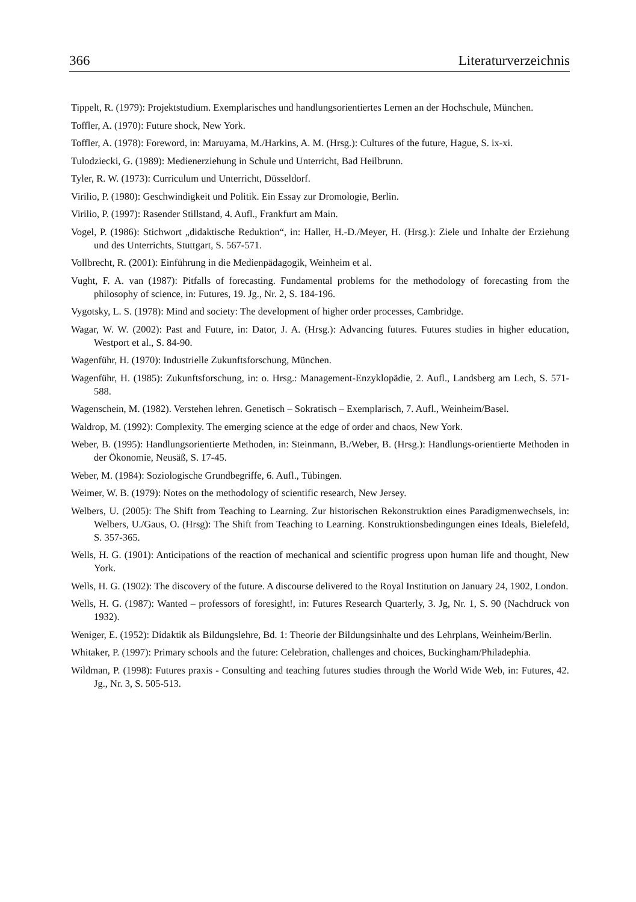366 Literaturverzeichnis
Tippelt, R. (1979): Projektstudium. Exemplarisches und handlungsorientiertes Lernen an der Hochschule, München.
Toffler, A. (1970): Future shock, New York.
Toffler, A. (1978): Foreword, in: Maruyama, M./Harkins, A. M. (Hrsg.): Cultures of the future, Hague, S. ix-xi.
Tulodziecki, G. (1989): Medienerziehung in Schule und Unterricht, Bad Heilbrunn.
Tyler, R. W. (1973): Curriculum und Unterricht, Düsseldorf.
Virilio, P. (1980): Geschwindigkeit und Politik. Ein Essay zur Dromologie, Berlin.
Virilio, P. (1997): Rasender Stillstand, 4. Aufl., Frankfurt am Main.
Vogel, P. (1986): Stichwort „didaktische Reduktion“, in: Haller, H.-D./Meyer, H. (Hrsg.): Ziele und Inhalte der Erziehung und des Unterrichts, Stuttgart, S. 567-571.
Vollbrecht, R. (2001): Einführung in die Medienpädagogik, Weinheim et al.
Vught, F. A. van (1987): Pitfalls of forecasting. Fundamental problems for the methodology of forecasting from the philosophy of science, in: Futures, 19. Jg., Nr. 2, S. 184-196.
Vygotsky, L. S. (1978): Mind and society: The development of higher order processes, Cambridge.
Wagar, W. W. (2002): Past and Future, in: Dator, J. A. (Hrsg.): Advancing futures. Futures studies in higher education, Westport et al., S. 84-90.
Wagenführ, H. (1970): Industrielle Zukunftsforschung, München.
Wagenführ, H. (1985): Zukunftsforschung, in: o. Hrsg.: Management-Enzyklopädie, 2. Aufl., Landsberg am Lech, S. 571-588.
Wagenschein, M. (1982). Verstehen lehren. Genetisch – Sokratisch – Exemplarisch, 7. Aufl., Weinheim/Basel.
Waldrop, M. (1992): Complexity. The emerging science at the edge of order and chaos, New York.
Weber, B. (1995): Handlungsorientierte Methoden, in: Steinmann, B./Weber, B. (Hrsg.): Handlungs-orientierte Methoden in der Ökonomie, Neusäß, S. 17-45.
Weber, M. (1984): Soziologische Grundbegriffe, 6. Aufl., Tübingen.
Weimer, W. B. (1979): Notes on the methodology of scientific research, New Jersey.
Welbers, U. (2005): The Shift from Teaching to Learning. Zur historischen Rekonstruktion eines Paradigmenwechsels, in: Welbers, U./Gaus, O. (Hrsg): The Shift from Teaching to Learning. Konstruktionsbedingungen eines Ideals, Bielefeld, S. 357-365.
Wells, H. G. (1901): Anticipations of the reaction of mechanical and scientific progress upon human life and thought, New York.
Wells, H. G. (1902): The discovery of the future. A discourse delivered to the Royal Institution on January 24, 1902, London.
Wells, H. G. (1987): Wanted – professors of foresight!, in: Futures Research Quarterly, 3. Jg, Nr. 1, S. 90 (Nachdruck von 1932).
Weniger, E. (1952): Didaktik als Bildungslehre, Bd. 1: Theorie der Bildungsinhalte und des Lehrplans, Weinheim/Berlin.
Whitaker, P. (1997): Primary schools and the future: Celebration, challenges and choices, Buckingham/Philadephia.
Wildman, P. (1998): Futures praxis - Consulting and teaching futures studies through the World Wide Web, in: Futures, 42. Jg., Nr. 3, S. 505-513.